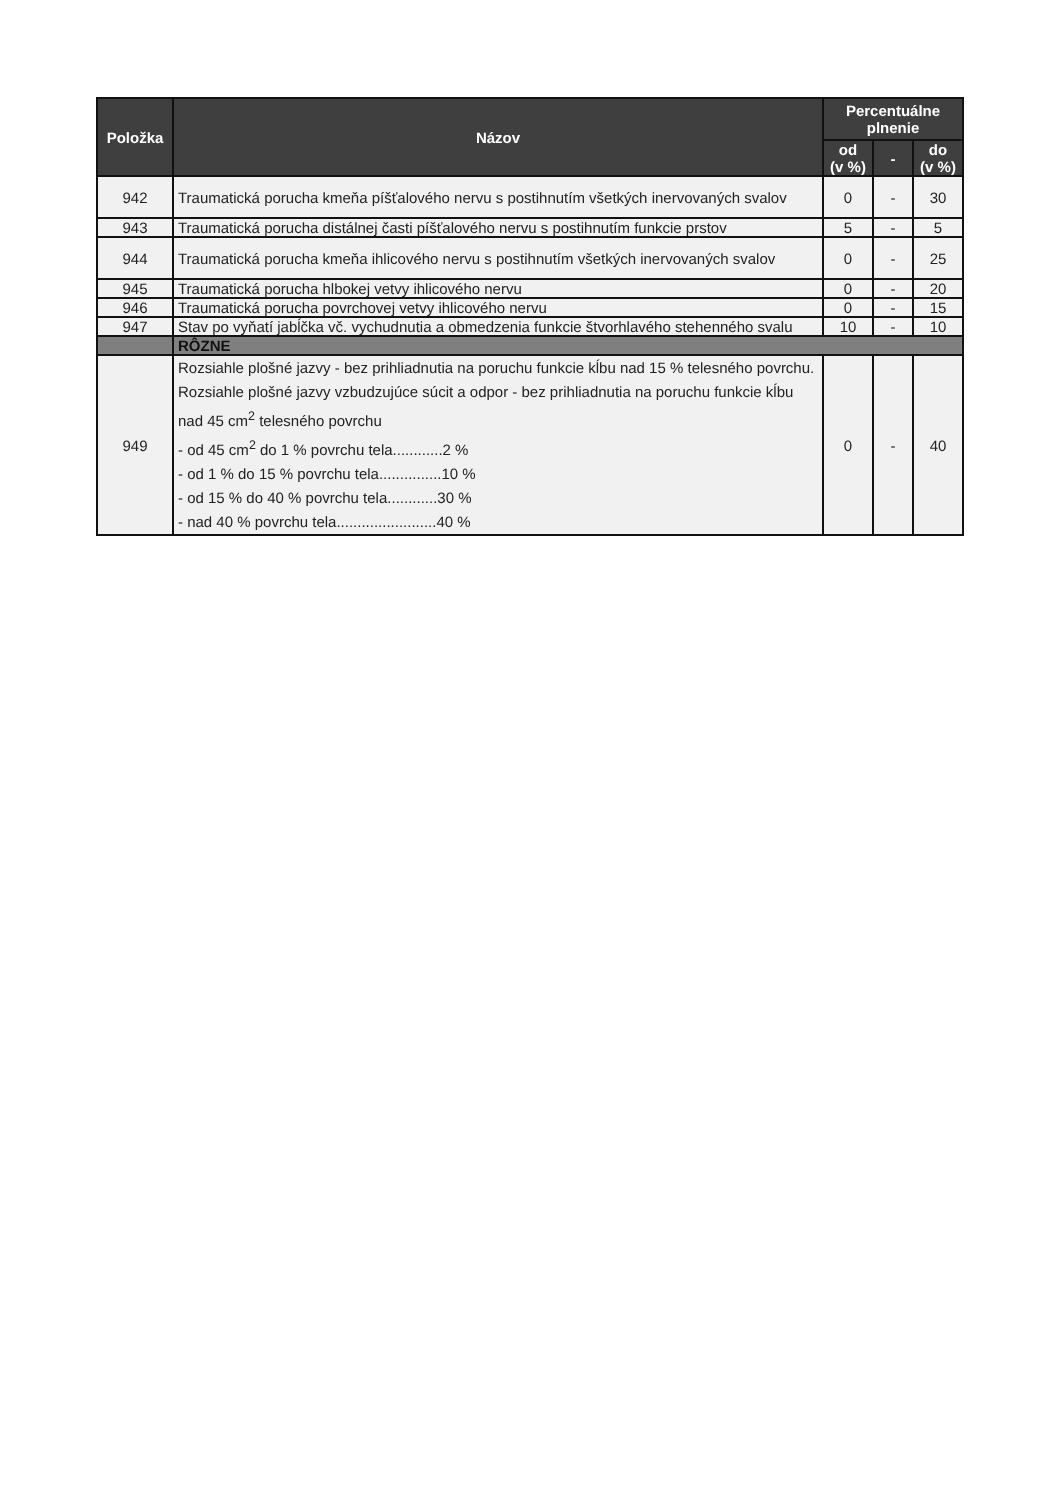| Položka | Názov | Percentuálne plnenie | | |
| --- | --- | --- | --- | --- |
| | | od (v %) | - | do (v %) |
| 942 | Traumatická porucha kmeňa píšťalového nervu s postihnutím všetkých inervovaných svalov | 0 | - | 30 |
| 943 | Traumatická porucha distálnej časti píšťalového nervu s postihnutím funkcie prstov | 5 | - | 5 |
| 944 | Traumatická porucha kmeňa ihlicového nervu s postihnutím všetkých inervovaných svalov | 0 | - | 25 |
| 945 | Traumatická porucha hlbokej vetvy ihlicového nervu | 0 | - | 20 |
| 946 | Traumatická porucha povrchovej vetvy ihlicového nervu | 0 | - | 15 |
| 947 | Stav po vyňatí jabĺčka vč. vychudnutia a obmedzenia funkcie štvorhlavého stehenného svalu | 10 | - | 10 |
| | RÔZNE | | | |
| 949 | Rozsiahle plošné jazvy - bez prihliadnutia na poruchu funkcie kĺbu nad 15 % telesného povrchu. Rozsiahle plošné jazvy vzbudzujúce súcit a odpor - bez prihliadnutia na poruchu funkcie kĺbu nad 45 cm<sup>2</sup> telesného povrchu - od 45 cm<sup>2</sup> do 1 % povrchu tela............2 % - od 1 % do 15 % povrchu tela...............10 % - od 15 % do 40 % povrchu tela............30 % - nad 40 % povrchu tela........................40 % | 0 | - | 40 |